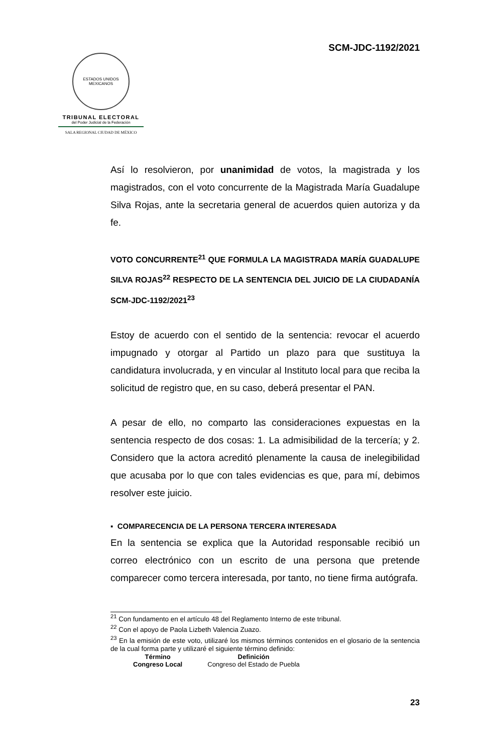SCM-JDC-1192/2021
ESTADOS UNIDOS MEXICANOS
TRIBUNAL ELECTORAL
del Poder Judicial de la Federación
SALA REGIONAL CIUDAD DE MÉXICO
Así lo resolvieron, por unanimidad de votos, la magistrada y los magistrados, con el voto concurrente de la Magistrada María Guadalupe Silva Rojas, ante la secretaria general de acuerdos quien autoriza y da fe.
VOTO CONCURRENTE<sup>21</sup> QUE FORMULA LA MAGISTRADA MARÍA GUADALUPE SILVA ROJAS<sup>22</sup> RESPECTO DE LA SENTENCIA DEL JUICIO DE LA CIUDADANÍA SCM-JDC-1192/2021<sup>23</sup>
Estoy de acuerdo con el sentido de la sentencia: revocar el acuerdo impugnado y otorgar al Partido un plazo para que sustituya la candidatura involucrada, y en vincular al Instituto local para que reciba la solicitud de registro que, en su caso, deberá presentar el PAN.
A pesar de ello, no comparto las consideraciones expuestas en la sentencia respecto de dos cosas: 1. La admisibilidad de la tercería; y 2. Considero que la actora acreditó plenamente la causa de inelegibilidad que acusaba por lo que con tales evidencias es que, para mí, debimos resolver este juicio.
▪ COMPARECENCIA DE LA PERSONA TERCERA INTERESADA
En la sentencia se explica que la Autoridad responsable recibió un correo electrónico con un escrito de una persona que pretende comparecer como tercera interesada, por tanto, no tiene firma autógrafa.
<sup>21</sup> Con fundamento en el artículo 48 del Reglamento Interno de este tribunal.
<sup>22</sup> Con el apoyo de Paola Lizbeth Valencia Zuazo.
<sup>23</sup> En la emisión de este voto, utilizaré los mismos términos contenidos en el glosario de la sentencia de la cual forma parte y utilizaré el siguiente término definido:
| Término | Definición |
| --- | --- |
| Congreso Local | Congreso del Estado de Puebla |
23